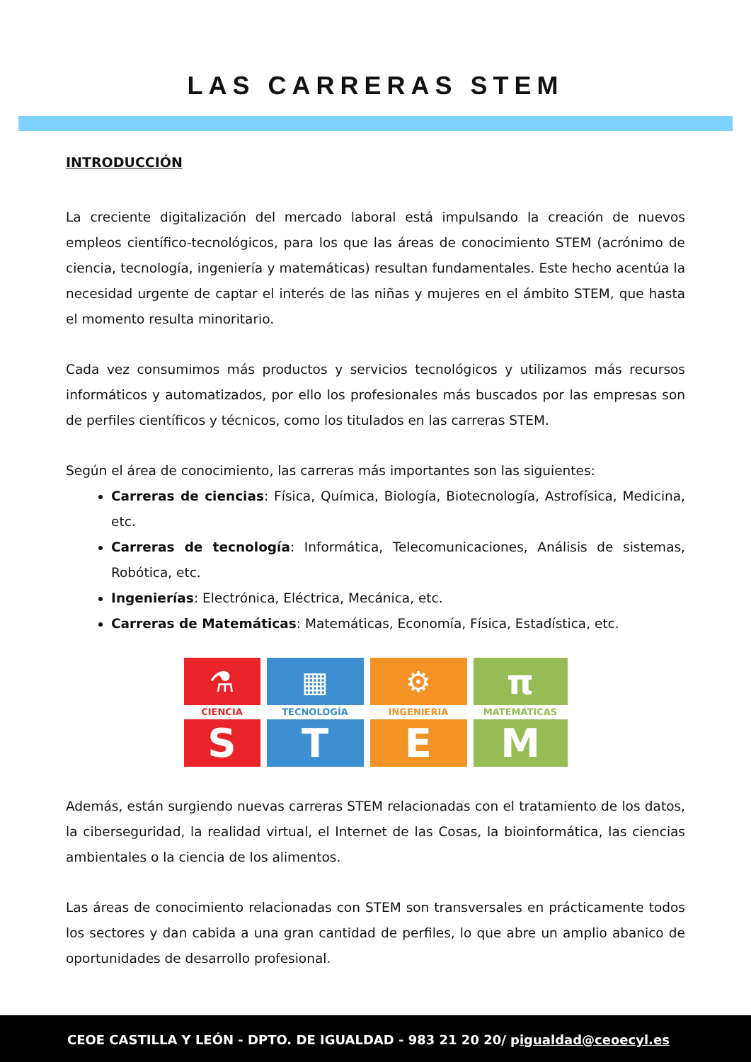LAS CARRERAS STEM
INTRODUCCIÓN
La creciente digitalización del mercado laboral está impulsando la creación de nuevos empleos científico-tecnológicos, para los que las áreas de conocimiento STEM (acrónimo de ciencia, tecnología, ingeniería y matemáticas) resultan fundamentales. Este hecho acentúa la necesidad urgente de captar el interés de las niñas y mujeres en el ámbito STEM, que hasta el momento resulta minoritario.
Cada vez consumimos más productos y servicios tecnológicos y utilizamos más recursos informáticos y automatizados, por ello los profesionales más buscados por las empresas son de perfiles científicos y técnicos, como los titulados en las carreras STEM.
Según el área de conocimiento, las carreras más importantes son las siguientes:
Carreras de ciencias: Física, Química, Biología, Biotecnología, Astrofísica, Medicina, etc.
Carreras de tecnología: Informática, Telecomunicaciones, Análisis de sistemas, Robótica, etc.
Ingenierías: Electrónica, Eléctrica, Mecánica, etc.
Carreras de Matemáticas: Matemáticas, Economía, Física, Estadística, etc.
⚗
CIENCIA
S
▦
TECNOLOGÍA
T
⚙
INGENIERIA
E
π
MATEMÁTICAS
M
Además, están surgiendo nuevas carreras STEM relacionadas con el tratamiento de los datos, la ciberseguridad, la realidad virtual, el Internet de las Cosas, la bioinformática, las ciencias ambientales o la ciencia de los alimentos.
Las áreas de conocimiento relacionadas con STEM son transversales en prácticamente todos los sectores y dan cabida a una gran cantidad de perfiles, lo que abre un amplio abanico de oportunidades de desarrollo profesional.
CEOE CASTILLA Y LEÓN - DPTO. DE IGUALDAD - 983 21 20 20/ pigualdad@ceoecyl.es